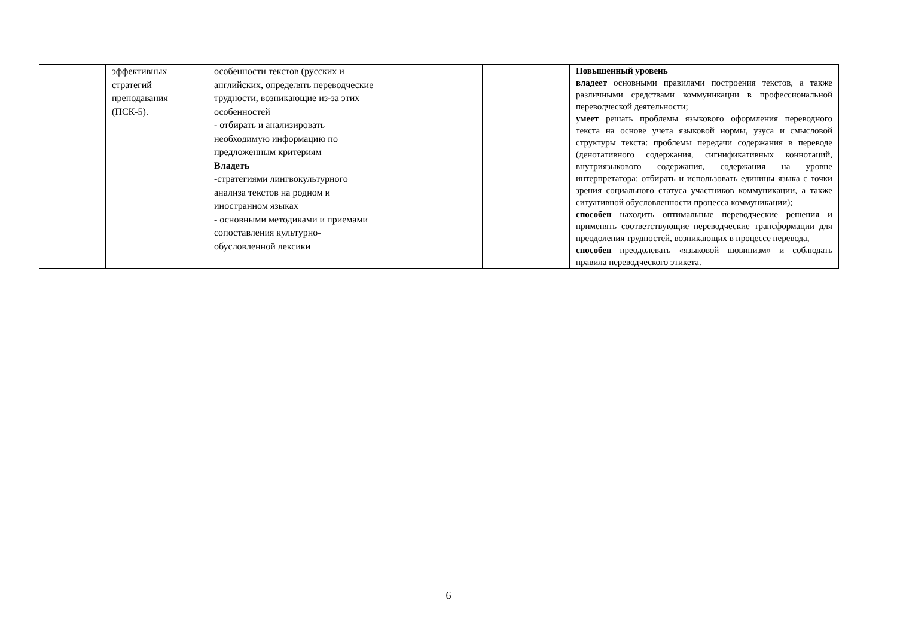| | эффективных стратегий преподавания (ПСК-5). | особенности текстов (русских и английских, определять переводческие трудности, возникающие из-за этих особенностей - отбирать и анализировать необходимую информацию по предложенным критериям Владеть -стратегиями лингвокультурного анализа текстов на родном и иностранном языках - основными методиками и приемами сопоставления культурно-обусловленной лексики | | | Повышенный уровень владеет основными правилами построения текстов, а также различными средствами коммуникации в профессиональной переводческой деятельности; умеет решать проблемы языкового оформления переводного текста на основе учета языковой нормы, узуса и смысловой структуры текста: проблемы передачи содержания в переводе (денотативного содержания, сигнификативных коннотаций, внутриязыкового содержания, содержания на уровне интерпретатора: отбирать и использовать единицы языка с точки зрения социального статуса участников коммуникации, а также ситуативной обусловленности процесса коммуникации); способен находить оптимальные переводческие решения и применять соответствующие переводческие трансформации для преодоления трудностей, возникающих в процессе перевода, способен преодолевать «языковой шовинизм» и соблюдать правила переводческого этикета. |
6